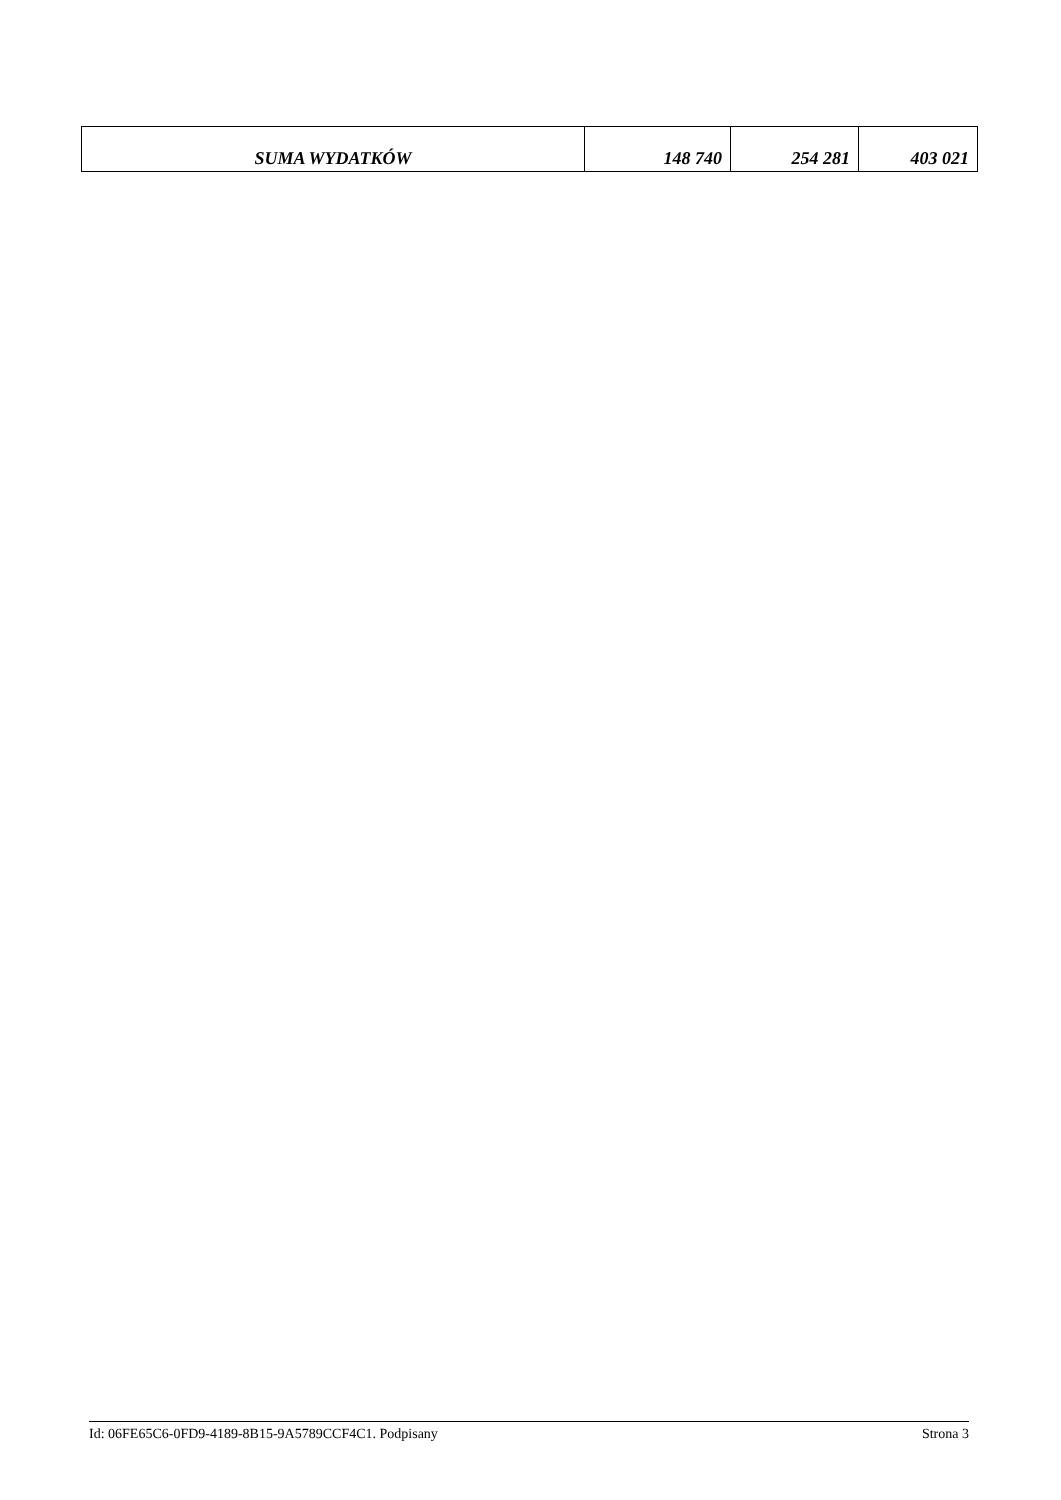| SUMA WYDATKÓW | 148 740 | 254 281 | 403 021 |
Id: 06FE65C6-0FD9-4189-8B15-9A5789CCF4C1. Podpisany Strona 3